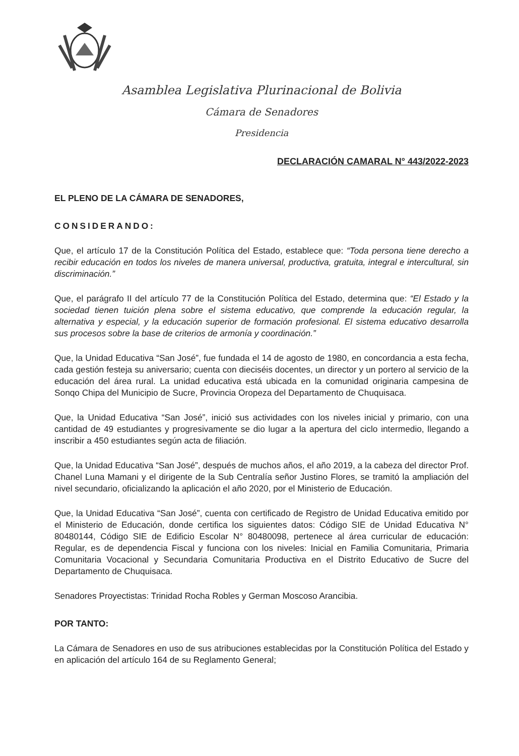Asamblea Legislativa Plurinacional de Bolivia
Cámara de Senadores
Presidencia
DECLARACIÓN CAMARAL N° 443/2022-2023
EL PLENO DE LA CÁMARA DE SENADORES,
CONSIDERANDO:
Que, el artículo 17 de la Constitución Política del Estado, establece que: “Toda persona tiene derecho a recibir educación en todos los niveles de manera universal, productiva, gratuita, integral e intercultural, sin discriminación.”
Que, el parágrafo II del artículo 77 de la Constitución Política del Estado, determina que: “El Estado y la sociedad tienen tuición plena sobre el sistema educativo, que comprende la educación regular, la alternativa y especial, y la educación superior de formación profesional. El sistema educativo desarrolla sus procesos sobre la base de criterios de armonía y coordinación.”
Que, la Unidad Educativa “San José”, fue fundada el 14 de agosto de 1980, en concordancia a esta fecha, cada gestión festeja su aniversario; cuenta con dieciséis docentes, un director y un portero al servicio de la educación del área rural. La unidad educativa está ubicada en la comunidad originaria campesina de Sonqo Chipa del Municipio de Sucre, Provincia Oropeza del Departamento de Chuquisaca.
Que, la Unidad Educativa “San José”, inició sus actividades con los niveles inicial y primario, con una cantidad de 49 estudiantes y progresivamente se dio lugar a la apertura del ciclo intermedio, llegando a inscribir a 450 estudiantes según acta de filiación.
Que, la Unidad Educativa “San José”, después de muchos años, el año 2019, a la cabeza del director Prof. Chanel Luna Mamani y el dirigente de la Sub Centralía señor Justino Flores, se tramitó la ampliación del nivel secundario, oficializando la aplicación el año 2020, por el Ministerio de Educación.
Que, la Unidad Educativa “San José”, cuenta con certificado de Registro de Unidad Educativa emitido por el Ministerio de Educación, donde certifica los siguientes datos: Código SIE de Unidad Educativa N° 80480144, Código SIE de Edificio Escolar N° 80480098, pertenece al área curricular de educación: Regular, es de dependencia Fiscal y funciona con los niveles: Inicial en Familia Comunitaria, Primaria Comunitaria Vocacional y Secundaria Comunitaria Productiva en el Distrito Educativo de Sucre del Departamento de Chuquisaca.
Senadores Proyectistas: Trinidad Rocha Robles y German Moscoso Arancibia.
POR TANTO:
La Cámara de Senadores en uso de sus atribuciones establecidas por la Constitución Política del Estado y en aplicación del artículo 164 de su Reglamento General;